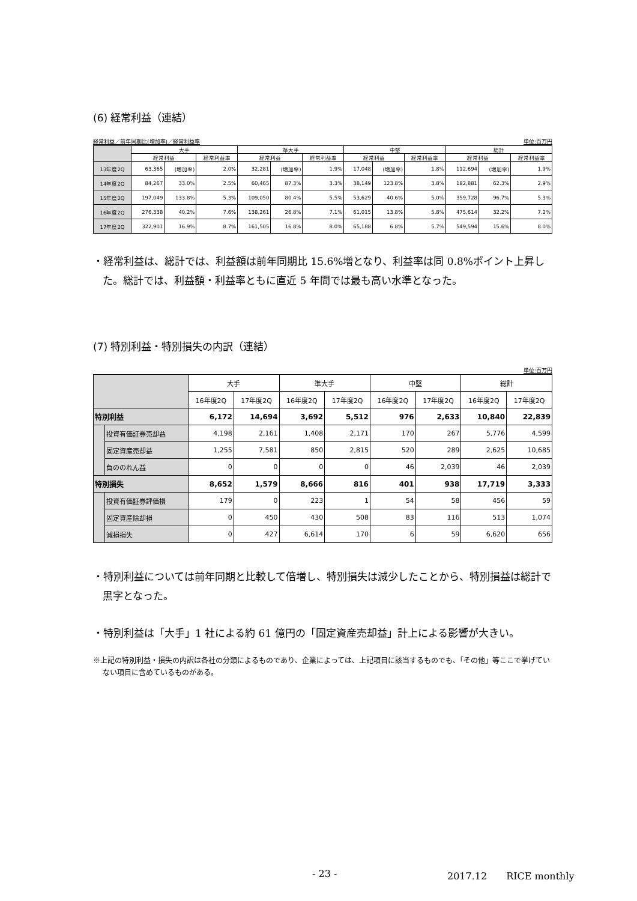(6) 経常利益（連結）
経常利益／前年同期比(増加率)／経常利益率 単位:百万円
| | 大手 | | | 準大手 | | | 中堅 | | | 総計 | | |
| --- | --- | --- | --- | --- | --- | --- | --- | --- | --- | --- | --- | --- |
| | 経常利益 | | 経常利益率 | 経常利益 | | 経常利益率 | 経常利益 | | 経常利益率 | 経常利益 | | 経常利益率 |
| 13年度2Q | 63,365 | (増加率) | 2.0% | 32,281 | (増加率) | 1.9% | 17,048 | (増加率) | 1.8% | 112,694 | (増加率) | 1.9% |
| 14年度2Q | 84,267 | 33.0% | 2.5% | 60,465 | 87.3% | 3.3% | 38,149 | 123.8% | 3.8% | 182,881 | 62.3% | 2.9% |
| 15年度2Q | 197,049 | 133.8% | 5.3% | 109,050 | 80.4% | 5.5% | 53,629 | 40.6% | 5.0% | 359,728 | 96.7% | 5.3% |
| 16年度2Q | 276,338 | 40.2% | 7.6% | 138,261 | 26.8% | 7.1% | 61,015 | 13.8% | 5.8% | 475,614 | 32.2% | 7.2% |
| 17年度2Q | 322,901 | 16.9% | 8.7% | 161,505 | 16.8% | 8.0% | 65,188 | 6.8% | 5.7% | 549,594 | 15.6% | 8.0% |
・経常利益は、総計では、利益額は前年同期比 15.6%増となり、利益率は同 0.8%ポイント上昇した。総計では、利益額・利益率ともに直近 5 年間では最も高い水準となった。
(7) 特別利益・特別損失の内訳（連結）
単位:百万円
| | | 大手 | | 準大手 | | 中堅 | | 総計 | |
| --- | --- | --- | --- | --- | --- | --- | --- | --- | --- |
| | | 16年度2Q | 17年度2Q | 16年度2Q | 17年度2Q | 16年度2Q | 17年度2Q | 16年度2Q | 17年度2Q |
| 特別利益 | | 6,172 | 14,694 | 3,692 | 5,512 | 976 | 2,633 | 10,840 | 22,839 |
| | 投資有価証券売却益 | 4,198 | 2,161 | 1,408 | 2,171 | 170 | 267 | 5,776 | 4,599 |
| | 固定資産売却益 | 1,255 | 7,581 | 850 | 2,815 | 520 | 289 | 2,625 | 10,685 |
| | 負ののれん益 | 0 | 0 | 0 | 0 | 46 | 2,039 | 46 | 2,039 |
| 特別損失 | | 8,652 | 1,579 | 8,666 | 816 | 401 | 938 | 17,719 | 3,333 |
| | 投資有価証券評価損 | 179 | 0 | 223 | 1 | 54 | 58 | 456 | 59 |
| | 固定資産除却損 | 0 | 450 | 430 | 508 | 83 | 116 | 513 | 1,074 |
| | 減損損失 | 0 | 427 | 6,614 | 170 | 6 | 59 | 6,620 | 656 |
・特別利益については前年同期と比較して倍増し、特別損失は減少したことから、特別損益は総計で黒字となった。
・特別利益は「大手」1 社による約 61 億円の「固定資産売却益」計上による影響が大きい。
※上記の特別利益・損失の内訳は各社の分類によるものであり、企業によっては、上記項目に該当するものでも、「その他」等ここで挙げていない項目に含めているものがある。
- 23 - 2017.12　　RICE monthly